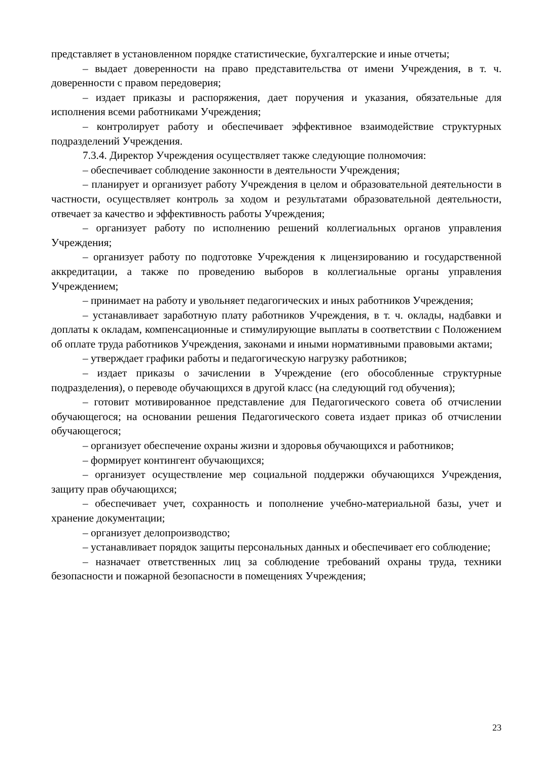представляет в установленном порядке статистические, бухгалтерские и иные отчеты;
– выдает доверенности на право представительства от имени Учреждения, в т. ч. доверенности с правом передоверия;
– издает приказы и распоряжения, дает поручения и указания, обязательные для исполнения всеми работниками Учреждения;
– контролирует работу и обеспечивает эффективное взаимодействие структурных подразделений Учреждения.
7.3.4. Директор Учреждения осуществляет также следующие полномочия:
– обеспечивает соблюдение законности в деятельности Учреждения;
– планирует и организует работу Учреждения в целом и образовательной деятельности в частности, осуществляет контроль за ходом и результатами образовательной деятельности, отвечает за качество и эффективность работы Учреждения;
– организует работу по исполнению решений коллегиальных органов управления Учреждения;
– организует работу по подготовке Учреждения к лицензированию и государственной аккредитации, а также по проведению выборов в коллегиальные органы управления Учреждением;
– принимает на работу и увольняет педагогических и иных работников Учреждения;
– устанавливает заработную плату работников Учреждения, в т. ч. оклады, надбавки и доплаты к окладам, компенсационные и стимулирующие выплаты в соответствии с Положением об оплате труда работников Учреждения, законами и иными нормативными правовыми актами;
– утверждает графики работы и педагогическую нагрузку работников;
– издает приказы о зачислении в Учреждение (его обособленные структурные подразделения), о переводе обучающихся в другой класс (на следующий год обучения);
– готовит мотивированное представление для Педагогического совета об отчислении обучающегося; на основании решения Педагогического совета издает приказ об отчислении обучающегося;
– организует обеспечение охраны жизни и здоровья обучающихся и работников;
– формирует контингент обучающихся;
– организует осуществление мер социальной поддержки обучающихся Учреждения, защиту прав обучающихся;
– обеспечивает учет, сохранность и пополнение учебно-материальной базы, учет и хранение документации;
– организует делопроизводство;
– устанавливает порядок защиты персональных данных и обеспечивает его соблюдение;
– назначает ответственных лиц за соблюдение требований охраны труда, техники безопасности и пожарной безопасности в помещениях Учреждения;
23